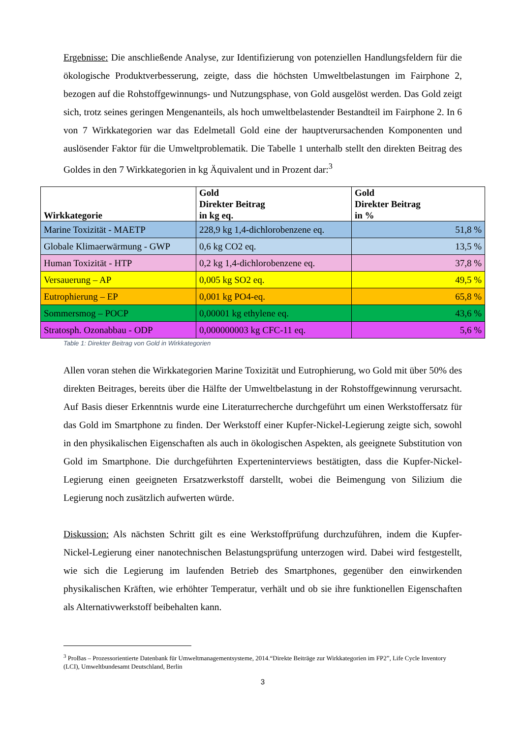Ergebnisse: Die anschließende Analyse, zur Identifizierung von potenziellen Handlungsfeldern für die ökologische Produktverbesserung, zeigte, dass die höchsten Umweltbelastungen im Fairphone 2, bezogen auf die Rohstoffgewinnungs- und Nutzungsphase, von Gold ausgelöst werden. Das Gold zeigt sich, trotz seines geringen Mengenanteils, als hoch umweltbelastender Bestandteil im Fairphone 2. In 6 von 7 Wirkkategorien war das Edelmetall Gold eine der hauptverursachenden Komponenten und auslösender Faktor für die Umweltproblematik. Die Tabelle 1 unterhalb stellt den direkten Beitrag des Goldes in den 7 Wirkkategorien in kg Äquivalent und in Prozent dar:<sup>3</sup>
| Wirkkategorie | Gold Direkter Beitrag in kg eq. | Gold Direkter Beitrag in % |
| --- | --- | --- |
| Marine Toxizität - MAETP | 228,9 kg 1,4-dichlorobenzene eq. | 51,8 % |
| Globale Klimaerwärmung - GWP | 0,6 kg CO2 eq. | 13,5 % |
| Human Toxizität - HTP | 0,2 kg 1,4-dichlorobenzene eq. | 37,8 % |
| Versauerung – AP | 0,005 kg SO2 eq. | 49,5 % |
| Eutrophierung – EP | 0,001 kg PO4-eq. | 65,8 % |
| Sommersmog – POCP | 0,00001 kg ethylene eq. | 43,6 % |
| Stratosph. Ozonabbau - ODP | 0,000000003 kg CFC-11 eq. | 5,6 % |
Table 1: Direkter Beitrag von Gold in Wirkkategorien
Allen voran stehen die Wirkkategorien Marine Toxizität und Eutrophierung, wo Gold mit über 50% des direkten Beitrages, bereits über die Hälfte der Umweltbelastung in der Rohstoffgewinnung verursacht. Auf Basis dieser Erkenntnis wurde eine Literaturrecherche durchgeführt um einen Werkstoffersatz für das Gold im Smartphone zu finden. Der Werkstoff einer Kupfer-Nickel-Legierung zeigte sich, sowohl in den physikalischen Eigenschaften als auch in ökologischen Aspekten, als geeignete Substitution von Gold im Smartphone. Die durchgeführten Experteninterviews bestätigten, dass die Kupfer-Nickel-Legierung einen geeigneten Ersatzwerkstoff darstellt, wobei die Beimengung von Silizium die Legierung noch zusätzlich aufwerten würde.
Diskussion: Als nächsten Schritt gilt es eine Werkstoffprüfung durchzuführen, indem die Kupfer-Nickel-Legierung einer nanotechnischen Belastungsprüfung unterzogen wird. Dabei wird festgestellt, wie sich die Legierung im laufenden Betrieb des Smartphones, gegenüber den einwirkenden physikalischen Kräften, wie erhöhter Temperatur, verhält und ob sie ihre funktionellen Eigenschaften als Alternativwerkstoff beibehalten kann.
<sup>3</sup> ProBas – Prozessorientierte Datenbank für Umweltmanagementsysteme, 2014.“Direkte Beiträge zur Wirkkategorien im FP2”, Life Cycle Inventory (LCI), Umweltbundesamt Deutschland, Berlin
3